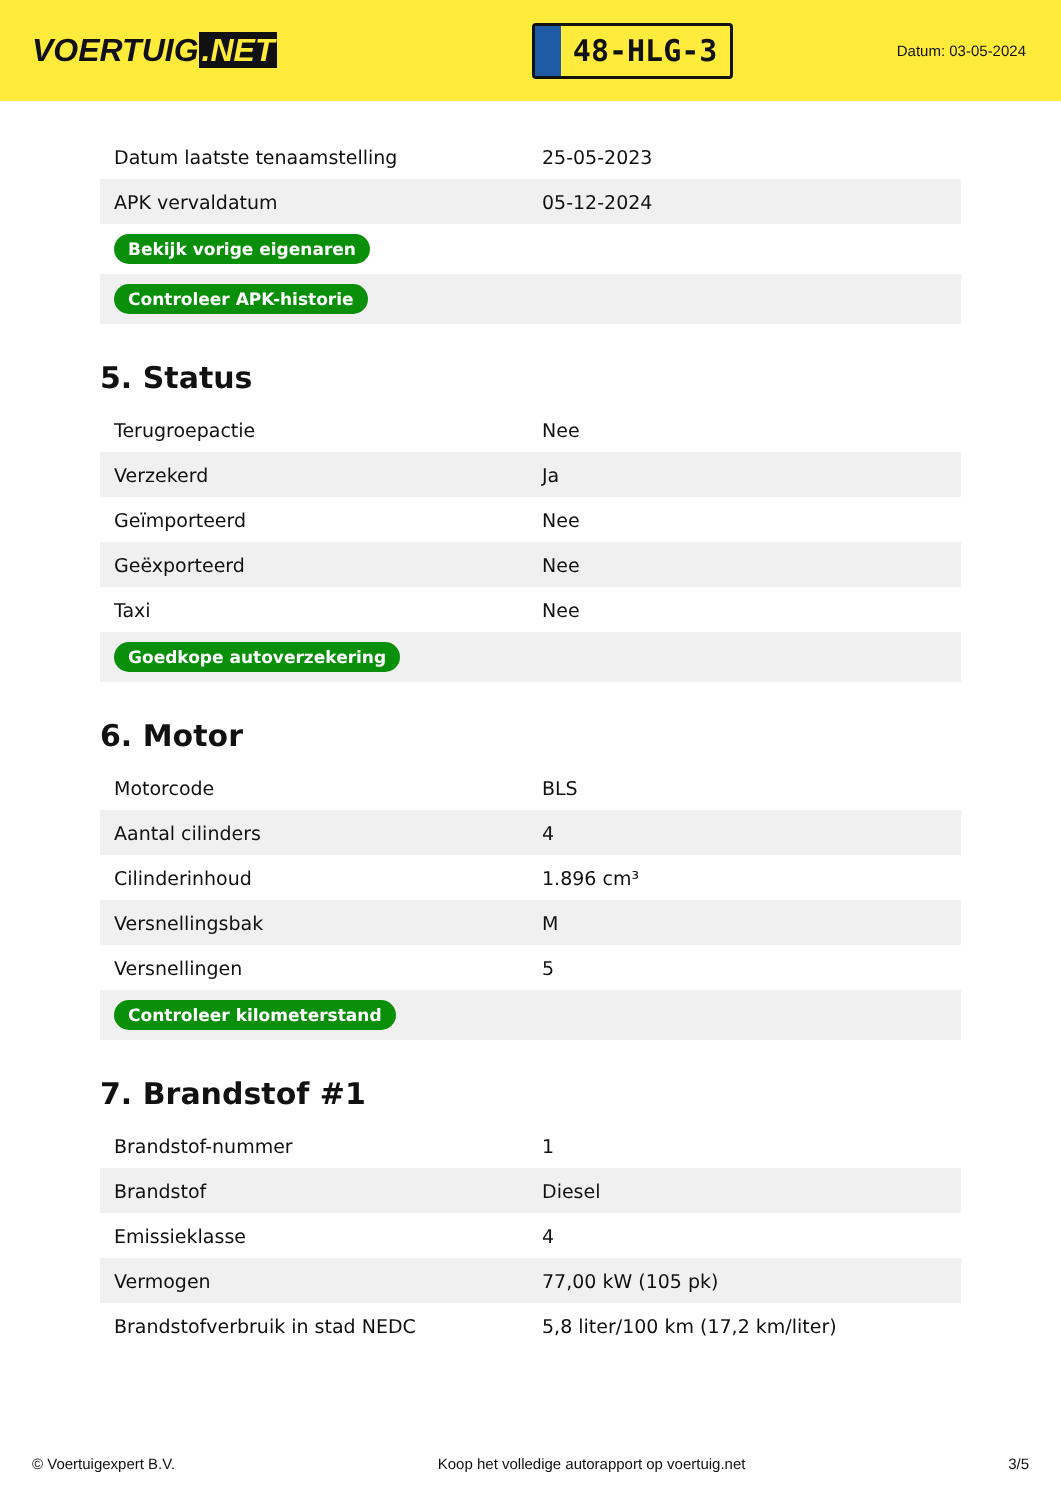VOERTUIG.NET
48-HLG-3
Datum: 03-05-2024
| Datum laatste tenaamstelling | 25-05-2023 |
| APK vervaldatum | 05-12-2024 |
| Bekijk vorige eigenaren | |
| Controleer APK-historie | |
5. Status
| Terugroepactie | Nee |
| Verzekerd | Ja |
| Geïmporteerd | Nee |
| Geëxporteerd | Nee |
| Taxi | Nee |
| Goedkope autoverzekering | |
6. Motor
| Motorcode | BLS |
| Aantal cilinders | 4 |
| Cilinderinhoud | 1.896 cm³ |
| Versnellingsbak | M |
| Versnellingen | 5 |
| Controleer kilometerstand | |
7. Brandstof #1
| Brandstof-nummer | 1 |
| Brandstof | Diesel |
| Emissieklasse | 4 |
| Vermogen | 77,00 kW (105 pk) |
| Brandstofverbruik in stad NEDC | 5,8 liter/100 km (17,2 km/liter) |
© Voertuigexpert B.V. Koop het volledige autorapport op voertuig.net 3/5